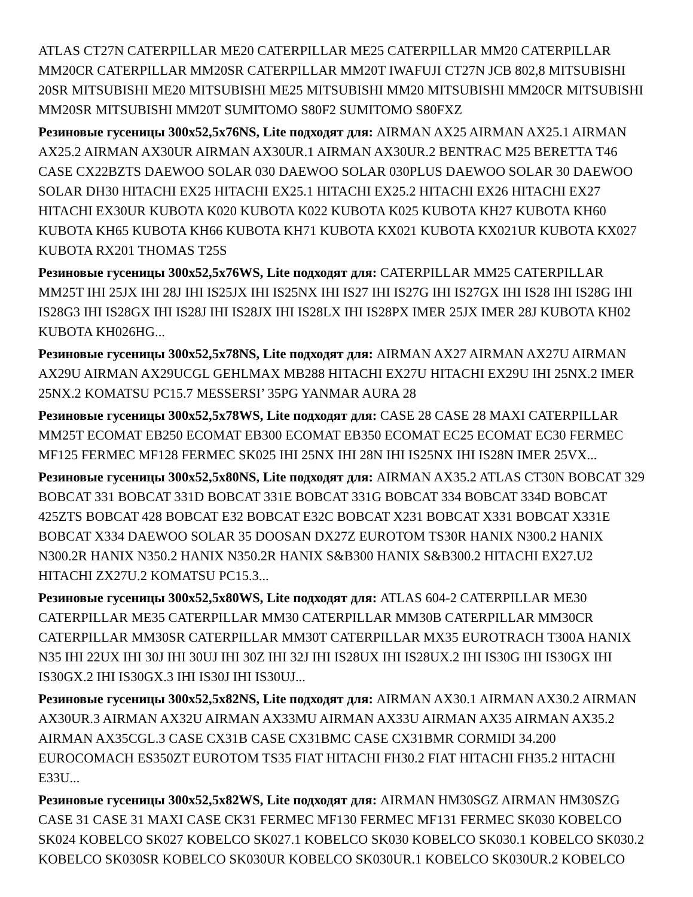ATLAS CT27N CATERPILLAR ME20 CATERPILLAR ME25 CATERPILLAR MM20 CATERPILLAR MM20CR CATERPILLAR MM20SR CATERPILLAR MM20T IWAFUJI CT27N JCB 802,8 MITSUBISHI 20SR MITSUBISHI ME20 MITSUBISHI ME25 MITSUBISHI MM20 MITSUBISHI MM20CR MITSUBISHI MM20SR MITSUBISHI MM20T SUMITOMO S80F2 SUMITOMO S80FXZ
Резиновые гусеницы 300x52,5x76NS, Lite подходят для: AIRMAN AX25 AIRMAN AX25.1 AIRMAN AX25.2 AIRMAN AX30UR AIRMAN AX30UR.1 AIRMAN AX30UR.2 BENTRAC M25 BERETTA T46 CASE CX22BZTS DAEWOO SOLAR 030 DAEWOO SOLAR 030PLUS DAEWOO SOLAR 30 DAEWOO SOLAR DH30 HITACHI EX25 HITACHI EX25.1 HITACHI EX25.2 HITACHI EX26 HITACHI EX27 HITACHI EX30UR KUBOTA K020 KUBOTA K022 KUBOTA K025 KUBOTA KH27 KUBOTA KH60 KUBOTA KH65 KUBOTA KH66 KUBOTA KH71 KUBOTA KX021 KUBOTA KX021UR KUBOTA KX027 KUBOTA RX201 THOMAS T25S
Резиновые гусеницы 300x52,5x76WS, Lite подходят для: CATERPILLAR MM25 CATERPILLAR MM25T IHI 25JX IHI 28J IHI IS25JX IHI IS25NX IHI IS27 IHI IS27G IHI IS27GX IHI IS28 IHI IS28G IHI IS28G3 IHI IS28GX IHI IS28J IHI IS28JX IHI IS28LX IHI IS28PX IMER 25JX IMER 28J KUBOTA KH02 KUBOTA KH026HG...
Резиновые гусеницы 300x52,5x78NS, Lite подходят для: AIRMAN AX27 AIRMAN AX27U AIRMAN AX29U AIRMAN AX29UCGL GEHLMAX MB288 HITACHI EX27U HITACHI EX29U IHI 25NX.2 IMER 25NX.2 KOMATSU PC15.7 MESSERSI’ 35PG YANMAR AURA 28
Резиновые гусеницы 300x52,5x78WS, Lite подходят для: CASE 28 CASE 28 MAXI CATERPILLAR MM25T ECOMAT EB250 ECOMAT EB300 ECOMAT EB350 ECOMAT EC25 ECOMAT EC30 FERMEC MF125 FERMEC MF128 FERMEC SK025 IHI 25NX IHI 28N IHI IS25NX IHI IS28N IMER 25VX...
Резиновые гусеницы 300x52,5x80NS, Lite подходят для: AIRMAN AX35.2 ATLAS CT30N BOBCAT 329 BOBCAT 331 BOBCAT 331D BOBCAT 331E BOBCAT 331G BOBCAT 334 BOBCAT 334D BOBCAT 425ZTS BOBCAT 428 BOBCAT E32 BOBCAT E32C BOBCAT X231 BOBCAT X331 BOBCAT X331E BOBCAT X334 DAEWOO SOLAR 35 DOOSAN DX27Z EUROTOM TS30R HANIX N300.2 HANIX N300.2R HANIX N350.2 HANIX N350.2R HANIX S&B300 HANIX S&B300.2 HITACHI EX27.U2 HITACHI ZX27U.2 KOMATSU PC15.3...
Резиновые гусеницы 300x52,5x80WS, Lite подходят для: ATLAS 604-2 CATERPILLAR ME30 CATERPILLAR ME35 CATERPILLAR MM30 CATERPILLAR MM30B CATERPILLAR MM30CR CATERPILLAR MM30SR CATERPILLAR MM30T CATERPILLAR MX35 EUROTRACH T300A HANIX N35 IHI 22UX IHI 30J IHI 30UJ IHI 30Z IHI 32J IHI IS28UX IHI IS28UX.2 IHI IS30G IHI IS30GX IHI IS30GX.2 IHI IS30GX.3 IHI IS30J IHI IS30UJ...
Резиновые гусеницы 300x52,5x82NS, Lite подходят для: AIRMAN AX30.1 AIRMAN AX30.2 AIRMAN AX30UR.3 AIRMAN AX32U AIRMAN AX33MU AIRMAN AX33U AIRMAN AX35 AIRMAN AX35.2 AIRMAN AX35CGL.3 CASE CX31B CASE CX31BMC CASE CX31BMR CORMIDI 34.200 EUROCOMACH ES350ZT EUROTOM TS35 FIAT HITACHI FH30.2 FIAT HITACHI FH35.2 HITACHI E33U...
Резиновые гусеницы 300x52,5x82WS, Lite подходят для: AIRMAN HM30SGZ AIRMAN HM30SZG CASE 31 CASE 31 MAXI CASE CK31 FERMEC MF130 FERMEC MF131 FERMEC SK030 KOBELCO SK024 KOBELCO SK027 KOBELCO SK027.1 KOBELCO SK030 KOBELCO SK030.1 KOBELCO SK030.2 KOBELCO SK030SR KOBELCO SK030UR KOBELCO SK030UR.1 KOBELCO SK030UR.2 KOBELCO